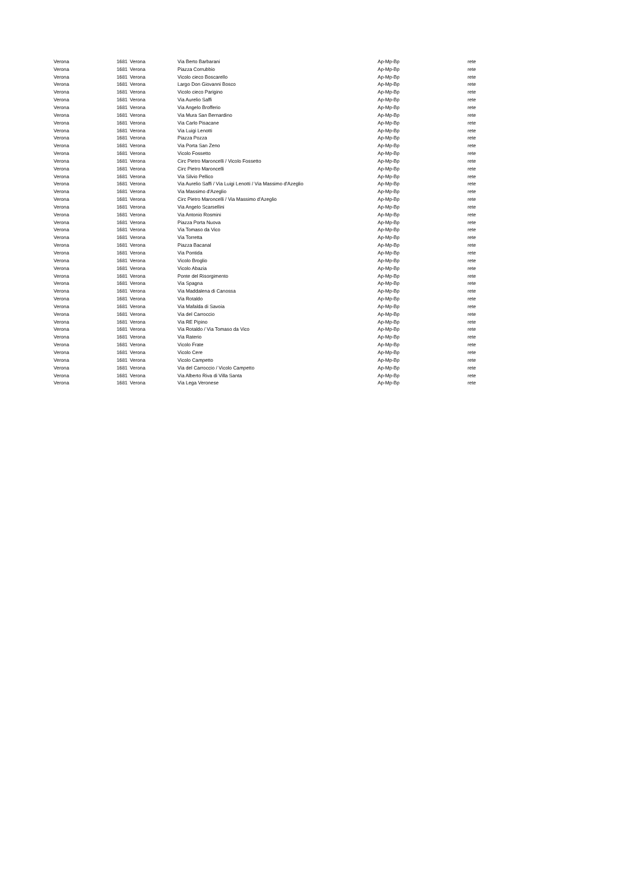| Verona | 1681 | Verona | Via Berto Barbarani | Ap-Mp-Bp | rete |
| Verona | 1681 | Verona | Piazza Corrubbio | Ap-Mp-Bp | rete |
| Verona | 1681 | Verona | Vicolo cieco Boscarello | Ap-Mp-Bp | rete |
| Verona | 1681 | Verona | Largo Don Giovanni Bosco | Ap-Mp-Bp | rete |
| Verona | 1681 | Verona | Vicolo cieco Parigino | Ap-Mp-Bp | rete |
| Verona | 1681 | Verona | Via Aurelio Saffi | Ap-Mp-Bp | rete |
| Verona | 1681 | Verona | Via Angelo Brofferio | Ap-Mp-Bp | rete |
| Verona | 1681 | Verona | Via Mura San Bernardino | Ap-Mp-Bp | rete |
| Verona | 1681 | Verona | Via Carlo Pisacane | Ap-Mp-Bp | rete |
| Verona | 1681 | Verona | Via Luigi Lenotti | Ap-Mp-Bp | rete |
| Verona | 1681 | Verona | Piazza Pozza | Ap-Mp-Bp | rete |
| Verona | 1681 | Verona | Via Porta San Zeno | Ap-Mp-Bp | rete |
| Verona | 1681 | Verona | Vicolo Fossetto | Ap-Mp-Bp | rete |
| Verona | 1681 | Verona | Circ Pietro Maroncelli / Vicolo Fossetto | Ap-Mp-Bp | rete |
| Verona | 1681 | Verona | Circ Pietro Maroncelli | Ap-Mp-Bp | rete |
| Verona | 1681 | Verona | Via Silvio Pellico | Ap-Mp-Bp | rete |
| Verona | 1681 | Verona | Via Aurelio Saffi / Via Luigi Lenotti / Via Massimo d'Azeglio | Ap-Mp-Bp | rete |
| Verona | 1681 | Verona | Via Massimo d'Azeglio | Ap-Mp-Bp | rete |
| Verona | 1681 | Verona | Circ Pietro Maroncelli / Via Massimo d'Azeglio | Ap-Mp-Bp | rete |
| Verona | 1681 | Verona | Via Angelo Scarsellini | Ap-Mp-Bp | rete |
| Verona | 1681 | Verona | Via Antonio Rosmini | Ap-Mp-Bp | rete |
| Verona | 1681 | Verona | Piazza Porta Nuova | Ap-Mp-Bp | rete |
| Verona | 1681 | Verona | Via Tomaso da Vico | Ap-Mp-Bp | rete |
| Verona | 1681 | Verona | Via Torretta | Ap-Mp-Bp | rete |
| Verona | 1681 | Verona | Piazza Bacanal | Ap-Mp-Bp | rete |
| Verona | 1681 | Verona | Via Pontida | Ap-Mp-Bp | rete |
| Verona | 1681 | Verona | Vicolo Broglio | Ap-Mp-Bp | rete |
| Verona | 1681 | Verona | Vicolo Abazia | Ap-Mp-Bp | rete |
| Verona | 1681 | Verona | Ponte del Risorgimento | Ap-Mp-Bp | rete |
| Verona | 1681 | Verona | Via Spagna | Ap-Mp-Bp | rete |
| Verona | 1681 | Verona | Via Maddalena di Canossa | Ap-Mp-Bp | rete |
| Verona | 1681 | Verona | Via Rotaldo | Ap-Mp-Bp | rete |
| Verona | 1681 | Verona | Via Mafalda di Savoia | Ap-Mp-Bp | rete |
| Verona | 1681 | Verona | Via del Carroccio | Ap-Mp-Bp | rete |
| Verona | 1681 | Verona | Via RE Pipino | Ap-Mp-Bp | rete |
| Verona | 1681 | Verona | Via Rotaldo / Via Tomaso da Vico | Ap-Mp-Bp | rete |
| Verona | 1681 | Verona | Via Raterio | Ap-Mp-Bp | rete |
| Verona | 1681 | Verona | Vicolo Frate | Ap-Mp-Bp | rete |
| Verona | 1681 | Verona | Vicolo Cere | Ap-Mp-Bp | rete |
| Verona | 1681 | Verona | Vicolo Campetto | Ap-Mp-Bp | rete |
| Verona | 1681 | Verona | Via del Carroccio / Vicolo Campetto | Ap-Mp-Bp | rete |
| Verona | 1681 | Verona | Via Alberto Riva di Villa Santa | Ap-Mp-Bp | rete |
| Verona | 1681 | Verona | Via Lega Veronese | Ap-Mp-Bp | rete |